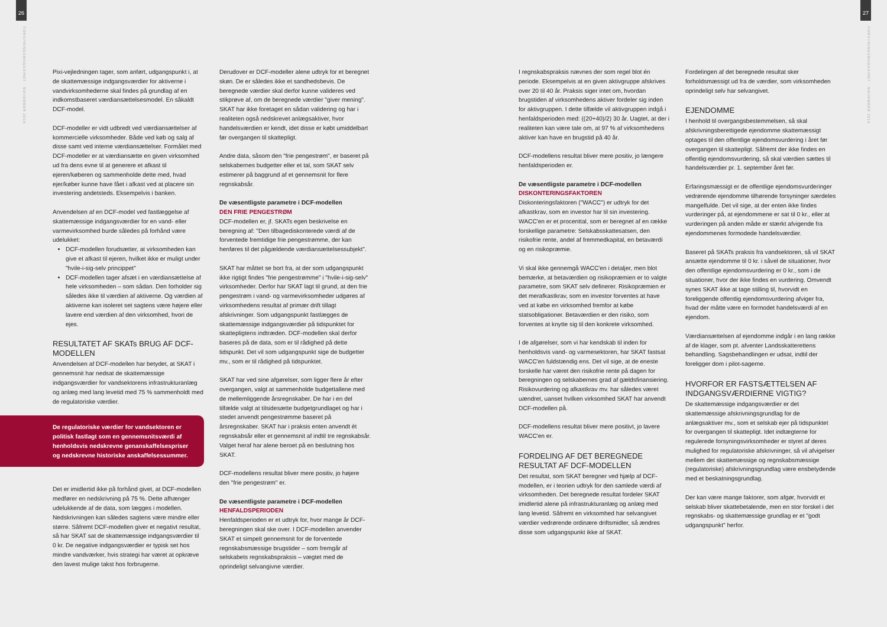26
FORSYNINGSMAGASINET · NOVEMBER 2018
27
FORSYNINGSMAGASINET · NOVEMBER 2018
Pixi-vejledningen tager, som anført, udgangspunkt i, at de skattemæssige indgangsværdier for aktiverne i vandvirksomhederne skal findes på grundlag af en indkomstbaseret værdiansættelsesmodel. En såkaldt DCF-model.
DCF-modeller er vidt udbredt ved værdiansættelser af kommercielle virksomheder. Både ved køb og salg af disse samt ved interne værdiansættelser. Formålet med DCF-modeller er at værdiansætte en given virksomhed ud fra dens evne til at generere et afkast til ejeren/køberen og sammenholde dette med, hvad ejer/køber kunne have fået i afkast ved at placere sin investering andetsteds. Eksempelvis i banken.
Anvendelsen af en DCF-model ved fastlæggelse af skattemæssige indgangsværdier for en vand- eller varmevirksomhed burde således på forhånd være udelukket:
DCF-modellen forudsætter, at virksomheden kan give et afkast til ejeren, hvilket ikke er muligt under "hvile-i-sig-selv princippet"
DCF-modellen tager afsæt i en værdiansættelse af hele virksomheden – som sådan. Den forholder sig således ikke til værdien af aktiverne. Og værdien af aktiverne kan isoleret set sagtens være højere eller lavere end værdien af den virksomhed, hvori de ejes.
RESULTATET AF SKATs BRUG AF DCF-MODELLEN
Anvendelsen af DCF-modellen har betydet, at SKAT i gennemsnit har nedsat de skattemæssige indgangsværdier for vandsektorens infrastrukturanlæg og anlæg med lang levetid med 75 % sammenholdt med de regulatoriske værdier.
De regulatoriske værdier for vandsektoren er politisk fastlagt som en gennemsnitsværdi af henholdsvis nedskrevne genanskaffelsespriser og nedskrevne historiske anskaffelsessummer.
Det er imidlertid ikke på forhånd givet, at DCF-modellen medfører en nedskrivning på 75 %. Dette afhænger udelukkende af de data, som lægges i modellen. Nedskrivningen kan således sagtens være mindre eller større. Såfremt DCF-modellen giver et negativt resultat, så har SKAT sat de skattemæssige indgangsværdier til 0 kr. De negative indgangsværdier er typisk set hos mindre vandværker, hvis strategi har været at opkræve den lavest mulige takst hos forbrugerne.
Derudover er DCF-modeller alene udtryk for et beregnet skøn. De er således ikke et sandhedsbevis. De beregnede værdier skal derfor kunne valideres ved stikprøve af, om de beregnede værdier "giver mening". SKAT har ikke foretaget en sådan validering og har i realiteten også nedskrevet anlægsaktiver, hvor handelsværdien er kendt, idet disse er købt umiddelbart før overgangen til skattepligt.
Andre data, såsom den "frie pengestrøm", er baseret på selskabernes budgetter eller et tal, som SKAT selv estimerer på baggrund af et gennemsnit for flere regnskabsår.
De væsentligste parametre i DCF-modellen
DEN FRIE PENGESTRØM
DCF-modellen er, jf. SKATs egen beskrivelse en beregning af: "Den tilbagediskonterede værdi af de forventede fremtidige frie pengestrømme, der kan henføres til det pågældende værdiansættelsessubjekt".
SKAT har måttet se bort fra, at der som udgangspunkt ikke rigtigt findes "frie pengestrømme" i "hvile-i-sig-selv" virksomheder. Derfor har SKAT lagt til grund, at den frie pengestrøm i vand- og varmevirksomheder udgøres af virksomhedens resultat af primær drift tillagt afskrivninger. Som udgangspunkt fastlægges de skattemæssige indgangsværdier på tidspunktet for skattepligtens indtræden. DCF-modellen skal derfor baseres på de data, som er til rådighed på dette tidspunkt. Det vil som udgangspunkt sige de budgetter mv., som er til rådighed på tidspunktet.
SKAT har ved sine afgørelser, som ligger flere år efter overgangen, valgt at sammenholde budgettallene med de mellemliggende årsregnskaber. De har i en del tilfælde valgt at tilsidesætte budgetgrundlaget og har i stedet anvendt pengestrømme baseret på årsregnskaber. SKAT har i praksis enten anvendt ét regnskabsår eller et gennemsnit af indtil tre regnskabsår. Valget heraf har alene beroet på en beslutning hos SKAT.
DCF-modellens resultat bliver mere positiv, jo højere den "frie pengestrøm" er.
De væsentligste parametre i DCF-modellen
HENFALDSPERIODEN
Henfaldsperioden er et udtryk for, hvor mange år DCF-beregningen skal ske over. I DCF-modellen anvender SKAT et simpelt gennemsnit for de forventede regnskabsmæssige brugstider – som fremgår af selskabets regnskabspraksis – vægtet med de oprindeligt selvangivne værdier.
I regnskabspraksis nævnes der som regel blot én periode. Eksempelvis at en given aktivgruppe afskrives over 20 til 40 år. Praksis siger intet om, hvordan brugstiden af virksomhedens aktiver fordeler sig inden for aktivgruppen. I dette tilfælde vil aktivgruppen indgå i henfaldsperioden med: ((20+40)/2) 30 år. Uagtet, at der i realiteten kan være tale om, at 97 % af virksomhedens aktiver kan have en brugstid på 40 år.
DCF-modellens resultat bliver mere positiv, jo længere henfaldsperioden er.
De væsentligste parametre i DCF-modellen
DISKONTERINGSFAKTOREN
Diskonteringsfaktoren ("WACC") er udtryk for det afkastkrav, som en investor har til sin investering. WACC'en er et procenttal, som er beregnet af en række forskellige parametre: Selskabsskattesatsen, den risikofrie rente, andel af fremmedkapital, en betaværdi og en risikopræmie.
Vi skal ikke gennemgå WACC'en i detaljer, men blot bemærke, at betaværdien og risikopræmien er to valgte parametre, som SKAT selv definerer. Risikopræmien er det merafkastkrav, som en investor forventes at have ved at købe en virksomhed fremfor at købe statsobligationer. Betaværdien er den risiko, som forventes at knytte sig til den konkrete virksomhed.
I de afgørelser, som vi har kendskab til inden for henholdsvis vand- og varmesektoren, har SKAT fastsat WACC'en fuldstændig ens. Det vil sige, at de eneste forskelle har været den risikofrie rente på dagen for beregningen og selskabernes grad af gældsfinansiering. Risikovurdering og afkastkrav mv. har således været uændret, uanset hvilken virksomhed SKAT har anvendt DCF-modellen på.
DCF-modellens resultat bliver mere positivt, jo lavere WACC'en er.
FORDELING AF DET BEREGNEDE RESULTAT AF DCF-MODELLEN
Det resultat, som SKAT beregner ved hjælp af DCF-modellen, er i teorien udtryk for den samlede værdi af virksomheden. Det beregnede resultat fordeler SKAT imidlertid alene på infrastrukturanlæg og anlæg med lang levetid. Såfremt en virksomhed har selvangivet værdier vedrørende ordinære driftsmidler, så ændres disse som udgangspunkt ikke af SKAT.
Fordelingen af det beregnede resultat sker forholdsmæssigt ud fra de værdier, som virksomheden oprindeligt selv har selvangivet.
EJENDOMME
I henhold til overgangsbestemmelsen, så skal afskrivningsberettigede ejendomme skattemæssigt optages til den offentlige ejendomsvurdering i året før overgangen til skattepligt. Såfremt der ikke findes en offentlig ejendomsvurdering, så skal værdien sættes til handelsværdier pr. 1. september året før.
Erfaringsmæssigt er de offentlige ejendomsvurderinger vedrørende ejendomme tilhørende forsyninger særdeles mangelfulde. Det vil sige, at der enten ikke findes vurderinger på, at ejendommene er sat til 0 kr., eller at vurderingen på anden måde er stærkt afvigende fra ejendommenes formodede handelsværdier.
Baseret på SKATs praksis fra vandsektoren, så vil SKAT ansætte ejendomme til 0 kr. i såvel de situationer, hvor den offentlige ejendomsvurdering er 0 kr., som i de situationer, hvor der ikke findes en vurdering. Omvendt synes SKAT ikke at tage stilling til, hvorvidt en foreliggende offentlig ejendomsvurdering afviger fra, hvad der måtte være en formodet handelsværdi af en ejendom.
Værdiansættelsen af ejendomme indgår i en lang række af de klager, som pt. afventer Landsskatterettens behandling. Sagsbehandlingen er udsat, indtil der foreligger dom i pilot-sagerne.
HVORFOR ER FASTSÆTTELSEN AF INDGANGSVÆRDIERNE VIGTIG?
De skattemæssige indgangsværdier er det skattemæssige afskrivningsgrundlag for de anlægsaktiver mv., som et selskab ejer på tidspunktet for overgangen til skattepligt. Idet indtægterne for regulerede forsyningsvirksomheder er styret af deres mulighed for regulatoriske afskrivninger, så vil afvigelser mellem det skattemæssige og regnskabsmæssige (regulatoriske) afskrivningsgrundlag være ensbetydende med et beskatningsgrundlag.
Der kan være mange faktorer, som afgør, hvorvidt et selskab bliver skattebetalende, men en stor forskel i det regnskabs- og skattemæssige grundlag er et "godt udgangspunkt" herfor.